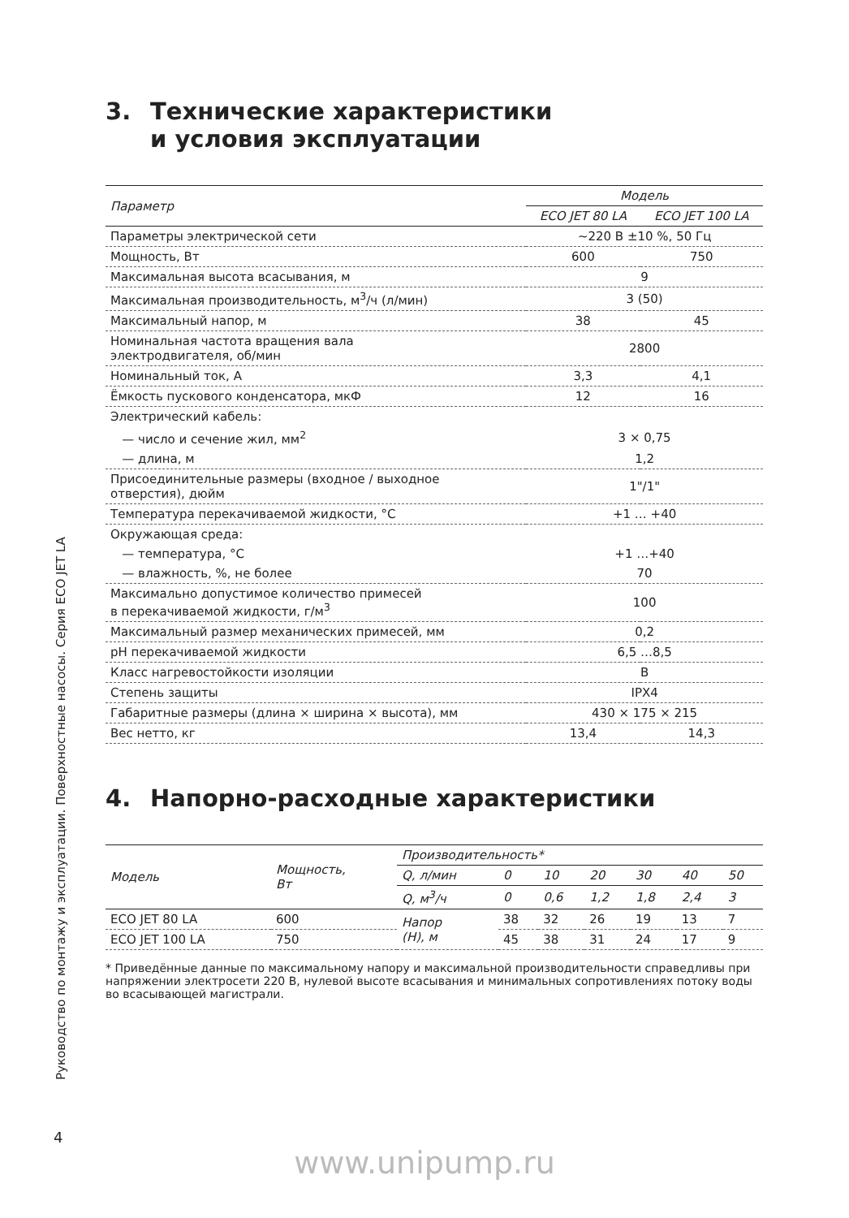Руководство по монтажу и эксплуатации. Поверхностные насосы. Серия ECO JET LA
3. Технические характеристики
и условия эксплуатации
| Параметр | Модель | |
| --- | --- | --- |
| | ECO JET 80 LA | ECO JET 100 LA |
| Параметры электрической сети | ~220 В ±10 %, 50 Гц | |
| Мощность, Вт | 600 | 750 |
| Максимальная высота всасывания, м | 9 | |
| Максимальная производительность, м<sup>3</sup>/ч (л/мин) | 3 (50) | |
| Максимальный напор, м | 38 | 45 |
| Номинальная частота вращения вала электродвигателя, об/мин | 2800 | |
| Номинальный ток, А | 3,3 | 4,1 |
| Ёмкость пускового конденсатора, мкФ | 12 | 16 |
| Электрический кабель: | | |
| — число и сечение жил, мм<sup>2</sup> | 3 × 0,75 | |
| — длина, м | 1,2 | |
| Присоединительные размеры (входное / выходное отверстия), дюйм | 1"/1" | |
| Температура перекачиваемой жидкости, °С | +1 … +40 | |
| Окружающая среда: | | |
| — температура, °С | +1 …+40 | |
| — влажность, %, не более | 70 | |
| Максимально допустимое количество примесей в перекачиваемой жидкости, г/м<sup>3</sup> | 100 | |
| Максимальный размер механических примесей, мм | 0,2 | |
| pH перекачиваемой жидкости | 6,5 …8,5 | |
| Класс нагревостойкости изоляции | B | |
| Степень защиты | IPX4 | |
| Габаритные размеры (длина × ширина × высота), мм | 430 × 175 × 215 | |
| Вес нетто, кг | 13,4 | 14,3 |
4. Напорно-расходные характеристики
| Модель | Мощность, Вт | Производительность* | | | | | | |
| --- | --- | --- | --- | --- | --- | --- | --- | --- |
| | | Q, л/мин | 0 | 10 | 20 | 30 | 40 | 50 |
| | | Q, м<sup>3</sup>/ч | 0 | 0,6 | 1,2 | 1,8 | 2,4 | 3 |
| ECO JET 80 LA | 600 | Напор (Н), м | 38 | 32 | 26 | 19 | 13 | 7 |
| ECO JET 100 LA | 750 | | 45 | 38 | 31 | 24 | 17 | 9 |
* Приведённые данные по максимальному напору и максимальной производительности справедливы при напряжении электросети 220 В, нулевой высоте всасывания и минимальных сопротивлениях потоку воды во всасывающей магистрали.
4
www.unipump.ru